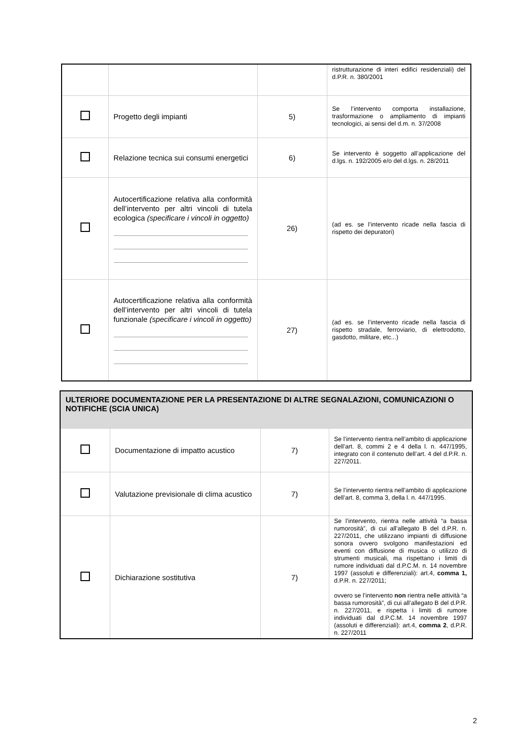| | | | ristrutturazione di interi edifici residenziali) del d.P.R. n. 380/2001 |
| | Progetto degli impianti | 5) | Se l’intervento comporta installazione, trasformazione o ampliamento di impianti tecnologici, ai sensi del d.m. n. 37/2008 |
| | Relazione tecnica sui consumi energetici | 6) | Se intervento è soggetto all’applicazione del d.lgs. n. 192/2005 e/o del d.lgs. n. 28/2011 |
| | Autocertificazione relativa alla conformità dell’intervento per altri vincoli di tutela ecologica (specificare i vincoli in oggetto) | 26) | (ad es. se l’intervento ricade nella fascia di rispetto dei depuratori) |
| | Autocertificazione relativa alla conformità dell’intervento per altri vincoli di tutela funzionale (specificare i vincoli in oggetto) | 27) | (ad es. se l’intervento ricade nella fascia di rispetto stradale, ferroviario, di elettrodotto, gasdotto, militare, etc...) |
| ULTERIORE DOCUMENTAZIONE PER LA PRESENTAZIONE DI ALTRE SEGNALAZIONI, COMUNICAZIONI O NOTIFICHE (SCIA UNICA) | | | |
| | Documentazione di impatto acustico | 7) | Se l’intervento rientra nell’ambito di applicazione dell’art. 8, commi 2 e 4 della l. n. 447/1995, integrato con il contenuto dell’art. 4 del d.P.R. n. 227/2011. |
| | Valutazione previsionale di clima acustico | 7) | Se l’intervento rientra nell’ambito di applicazione dell’art. 8, comma 3, della l. n. 447/1995. |
| | Dichiarazione sostitutiva | 7) | Se l’intervento, rientra nelle attività “a bassa rumorosità”, di cui all’allegato B del d.P.R. n. 227/2011, che utilizzano impianti di diffusione sonora ovvero svolgono manifestazioni ed eventi con diffusione di musica o utilizzo di strumenti musicali, ma rispettano i limiti di rumore individuati dal d.P.C.M. n. 14 novembre 1997 (assoluti e differenziali): art.4, comma 1, d.P.R. n. 227/2011; ovvero se l’intervento non rientra nelle attività “a bassa rumorosità”, di cui all’allegato B del d.P.R. n. 227/2011, e rispetta i limiti di rumore individuati dal d.P.C.M. 14 novembre 1997 (assoluti e differenziali): art.4, comma 2 , d.P.R. n. 227/2011 |
2